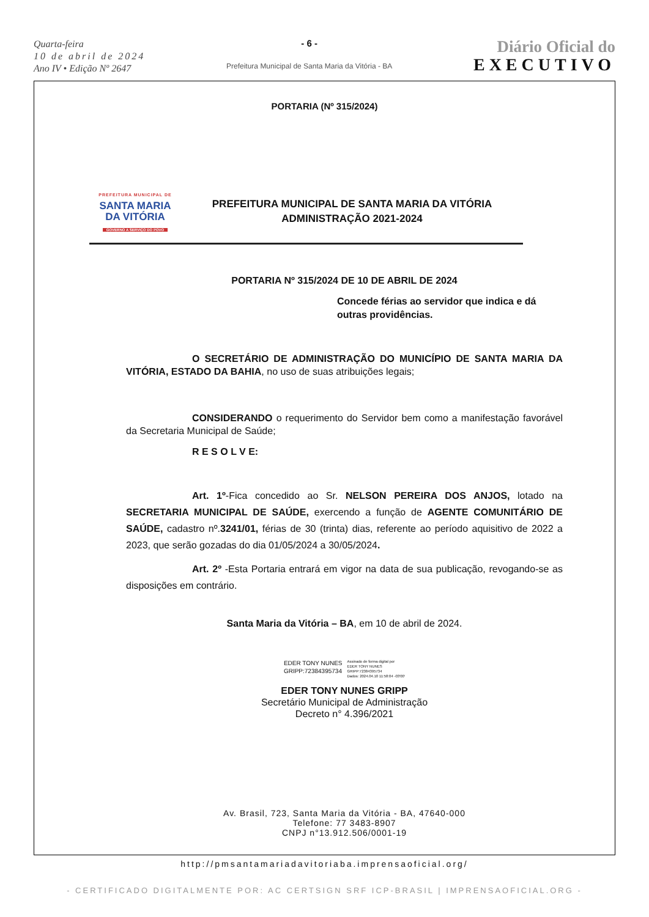Quarta-feira
10 de abril de 2024
Ano IV • Edição Nº 2647
- 6 -
Prefeitura Municipal de Santa Maria da Vitória - BA
Diário Oficial do
EXECUTIVO
PORTARIA (Nº 315/2024)
PREFEITURA MUNICIPAL DE
SANTA MARIA
DA VITÓRIA
GOVERNO A SERVIÇO DO POVO
PREFEITURA MUNICIPAL DE SANTA MARIA DA VITÓRIA
ADMINISTRAÇÃO 2021-2024
PORTARIA Nº 315/2024 DE 10 DE ABRIL DE 2024
Concede férias ao servidor que indica e dá outras providências.
O SECRETÁRIO DE ADMINISTRAÇÃO DO MUNICÍPIO DE SANTA MARIA DA VITÓRIA, ESTADO DA BAHIA, no uso de suas atribuições legais;
CONSIDERANDO o requerimento do Servidor bem como a manifestação favorável da Secretaria Municipal de Saúde;
R E S O L V E:
Art. 1º-Fica concedido ao Sr. NELSON PEREIRA DOS ANJOS, lotado na SECRETARIA MUNICIPAL DE SAÚDE, exercendo a função de AGENTE COMUNITÁRIO DE SAÚDE, cadastro nº.3241/01, férias de 30 (trinta) dias, referente ao período aquisitivo de 2022 a 2023, que serão gozadas do dia 01/05/2024 a 30/05/2024.
Art. 2º -Esta Portaria entrará em vigor na data de sua publicação, revogando-se as disposições em contrário.
Santa Maria da Vitória – BA, em 10 de abril de 2024.
EDER TONY NUNES
GRIPP:72384395734
Assinado de forma digital por
EDER TONY NUNES
GRIPP:72384395734
Dados: 2024.04.10 11:58:04 -03'00'
EDER TONY NUNES GRIPP
Secretário Municipal de Administração
Decreto n° 4.396/2021
Av. Brasil, 723, Santa Maria da Vitória - BA, 47640-000
Telefone: 77 3483-8907
CNPJ n°13.912.506/0001-19
http://pmsantamariadavitoriaba.imprensaoficial.org/
- CERTIFICADO DIGITALMENTE POR: AC CERTSIGN SRF ICP-BRASIL | IMPRENSAOFICIAL.ORG -